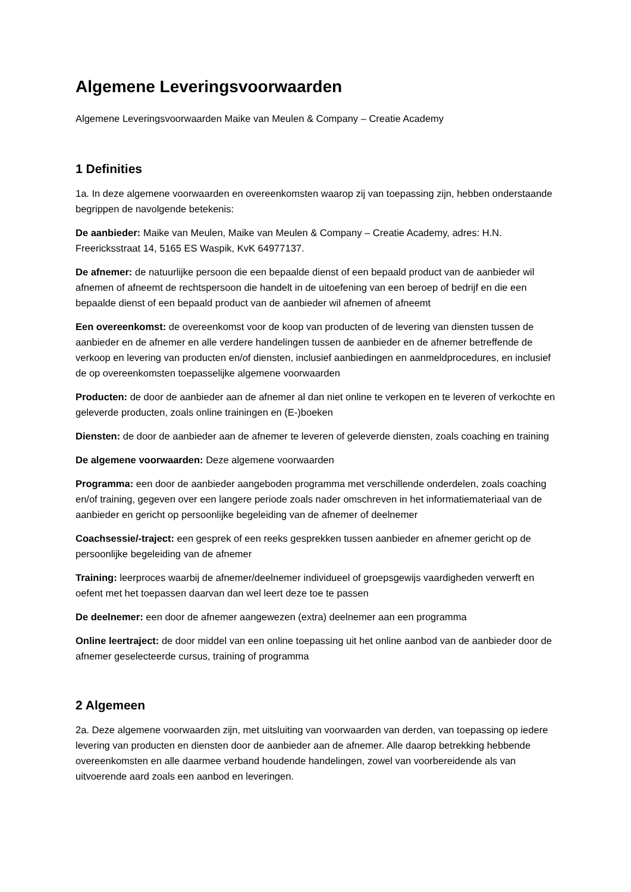Algemene Leveringsvoorwaarden
Algemene Leveringsvoorwaarden Maike van Meulen & Company – Creatie Academy
1 Definities
1a. In deze algemene voorwaarden en overeenkomsten waarop zij van toepassing zijn, hebben onderstaande begrippen de navolgende betekenis:
De aanbieder: Maike van Meulen, Maike van Meulen & Company – Creatie Academy, adres: H.N. Freericksstraat 14, 5165 ES Waspik, KvK 64977137.
De afnemer: de natuurlijke persoon die een bepaalde dienst of een bepaald product van de aanbieder wil afnemen of afneemt de rechtspersoon die handelt in de uitoefening van een beroep of bedrijf en die een bepaalde dienst of een bepaald product van de aanbieder wil afnemen of afneemt
Een overeenkomst: de overeenkomst voor de koop van producten of de levering van diensten tussen de aanbieder en de afnemer en alle verdere handelingen tussen de aanbieder en de afnemer betreffende de verkoop en levering van producten en/of diensten, inclusief aanbiedingen en aanmeldprocedures, en inclusief de op overeenkomsten toepasselijke algemene voorwaarden
Producten: de door de aanbieder aan de afnemer al dan niet online te verkopen en te leveren of verkochte en geleverde producten, zoals online trainingen en (E-)boeken
Diensten: de door de aanbieder aan de afnemer te leveren of geleverde diensten, zoals coaching en training
De algemene voorwaarden: Deze algemene voorwaarden
Programma: een door de aanbieder aangeboden programma met verschillende onderdelen, zoals coaching en/of training, gegeven over een langere periode zoals nader omschreven in het informatiemateriaal van de aanbieder en gericht op persoonlijke begeleiding van de afnemer of deelnemer
Coachsessie/-traject: een gesprek of een reeks gesprekken tussen aanbieder en afnemer gericht op de persoonlijke begeleiding van de afnemer
Training: leerproces waarbij de afnemer/deelnemer individueel of groepsgewijs vaardigheden verwerft en oefent met het toepassen daarvan dan wel leert deze toe te passen
De deelnemer: een door de afnemer aangewezen (extra) deelnemer aan een programma
Online leertraject: de door middel van een online toepassing uit het online aanbod van de aanbieder door de afnemer geselecteerde cursus, training of programma
2 Algemeen
2a. Deze algemene voorwaarden zijn, met uitsluiting van voorwaarden van derden, van toepassing op iedere levering van producten en diensten door de aanbieder aan de afnemer. Alle daarop betrekking hebbende overeenkomsten en alle daarmee verband houdende handelingen, zowel van voorbereidende als van uitvoerende aard zoals een aanbod en leveringen.